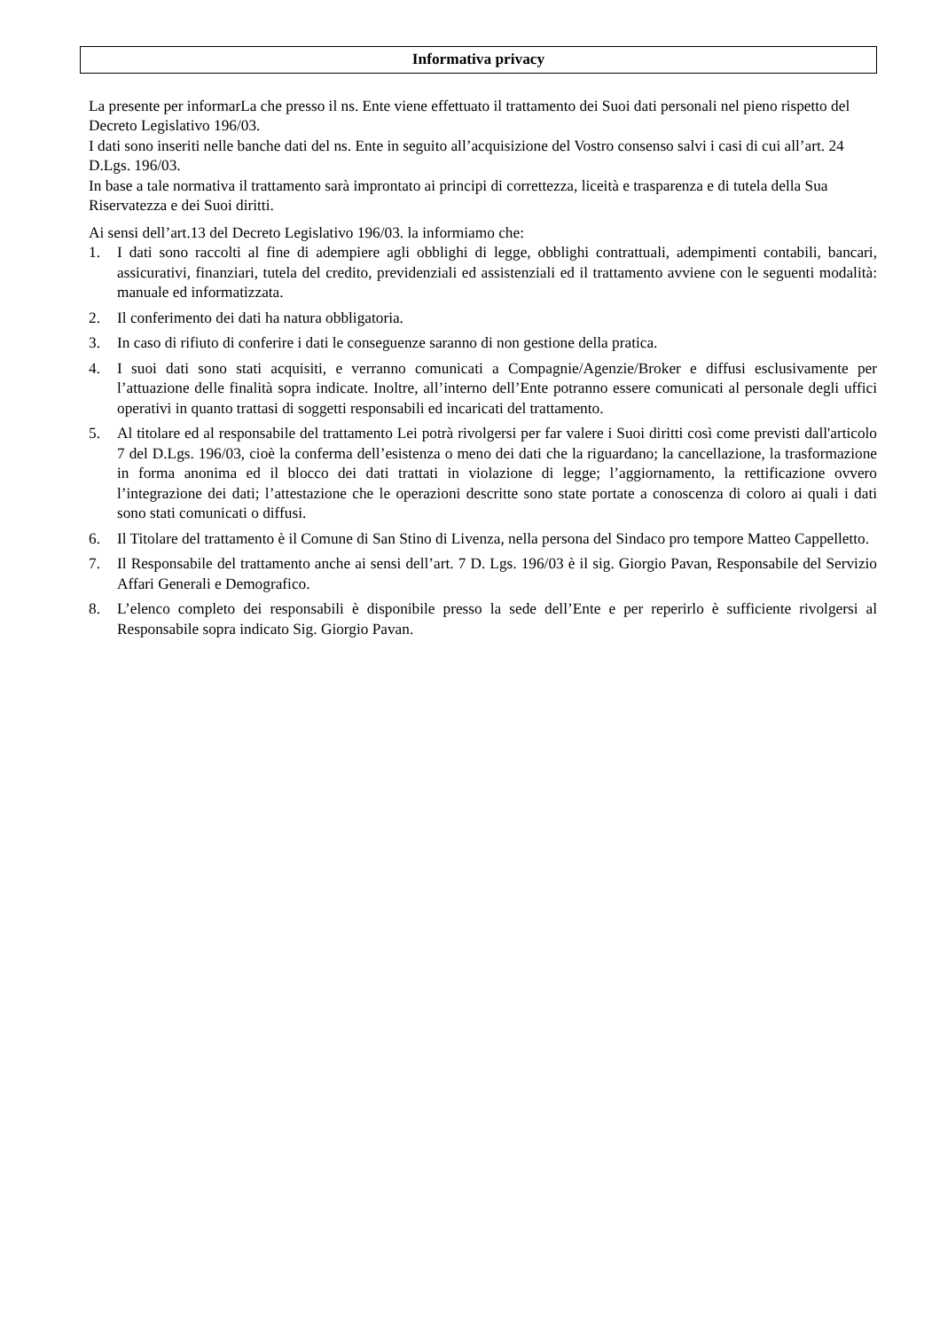Informativa privacy
La presente per informarLa che presso il ns. Ente viene effettuato il trattamento dei Suoi dati personali nel pieno rispetto del Decreto Legislativo 196/03.
I dati sono inseriti nelle banche dati del ns. Ente in seguito all’acquisizione del Vostro consenso salvi i casi di cui all’art. 24 D.Lgs. 196/03.
In base a tale normativa il trattamento sarà improntato ai principi di correttezza, liceità e trasparenza e di tutela della Sua Riservatezza e dei Suoi diritti.
Ai sensi dell’art.13 del Decreto Legislativo 196/03. la informiamo che:
1. I dati sono raccolti al fine di adempiere agli obblighi di legge, obblighi contrattuali, adempimenti contabili, bancari, assicurativi, finanziari, tutela del credito, previdenziali ed assistenziali ed il trattamento avviene con le seguenti modalità: manuale ed informatizzata.
2. Il conferimento dei dati ha natura obbligatoria.
3. In caso di rifiuto di conferire i dati le conseguenze saranno di non gestione della pratica.
4. I suoi dati sono stati acquisiti, e verranno comunicati a Compagnie/Agenzie/Broker e diffusi esclusivamente per l’attuazione delle finalità sopra indicate. Inoltre, all’interno dell’Ente potranno essere comunicati al personale degli uffici operativi in quanto trattasi di soggetti responsabili ed incaricati del trattamento.
5. Al titolare ed al responsabile del trattamento Lei potrà rivolgersi per far valere i Suoi diritti così come previsti dall'articolo 7 del D.Lgs. 196/03, cioè la conferma dell’esistenza o meno dei dati che la riguardano; la cancellazione, la trasformazione in forma anonima ed il blocco dei dati trattati in violazione di legge; l’aggiornamento, la rettificazione ovvero l’integrazione dei dati; l’attestazione che le operazioni descritte sono state portate a conoscenza di coloro ai quali i dati sono stati comunicati o diffusi.
6. Il Titolare del trattamento è il Comune di San Stino di Livenza, nella persona del Sindaco pro tempore Matteo Cappelletto.
7. Il Responsabile del trattamento anche ai sensi dell’art. 7 D. Lgs. 196/03 è il sig. Giorgio Pavan, Responsabile del Servizio Affari Generali e Demografico.
8. L’elenco completo dei responsabili è disponibile presso la sede dell’Ente e per reperirlo è sufficiente rivolgersi al Responsabile sopra indicato Sig. Giorgio Pavan.